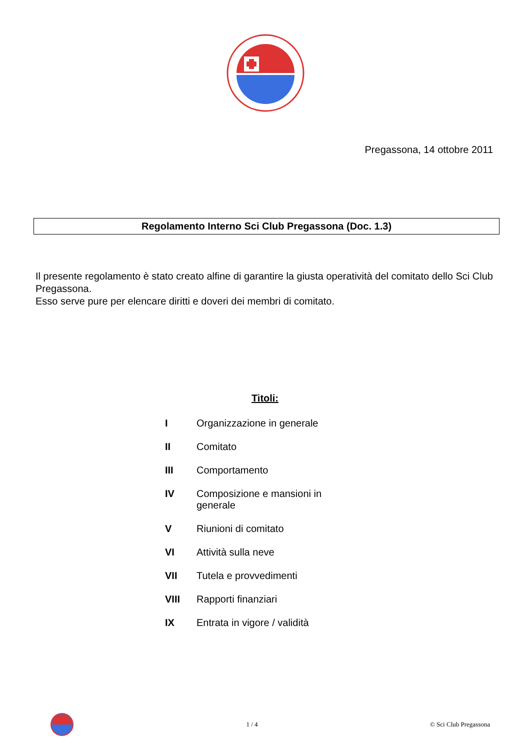Pregassona, 14 ottobre 2011
Regolamento Interno Sci Club Pregassona (Doc. 1.3)
Il presente regolamento è stato creato alfine di garantire la giusta operatività del comitato dello Sci Club Pregassona.
Esso serve pure per elencare diritti e doveri dei membri di comitato.
Titoli:
I Organizzazione in generale
II Comitato
III Comportamento
IV Composizione e mansioni in generale
V Riunioni di comitato
VI Attività sulla neve
VII Tutela e provvedimenti
VIII Rapporti finanziari
IX Entrata in vigore / validità
1 / 4 © Sci Club Pregassona